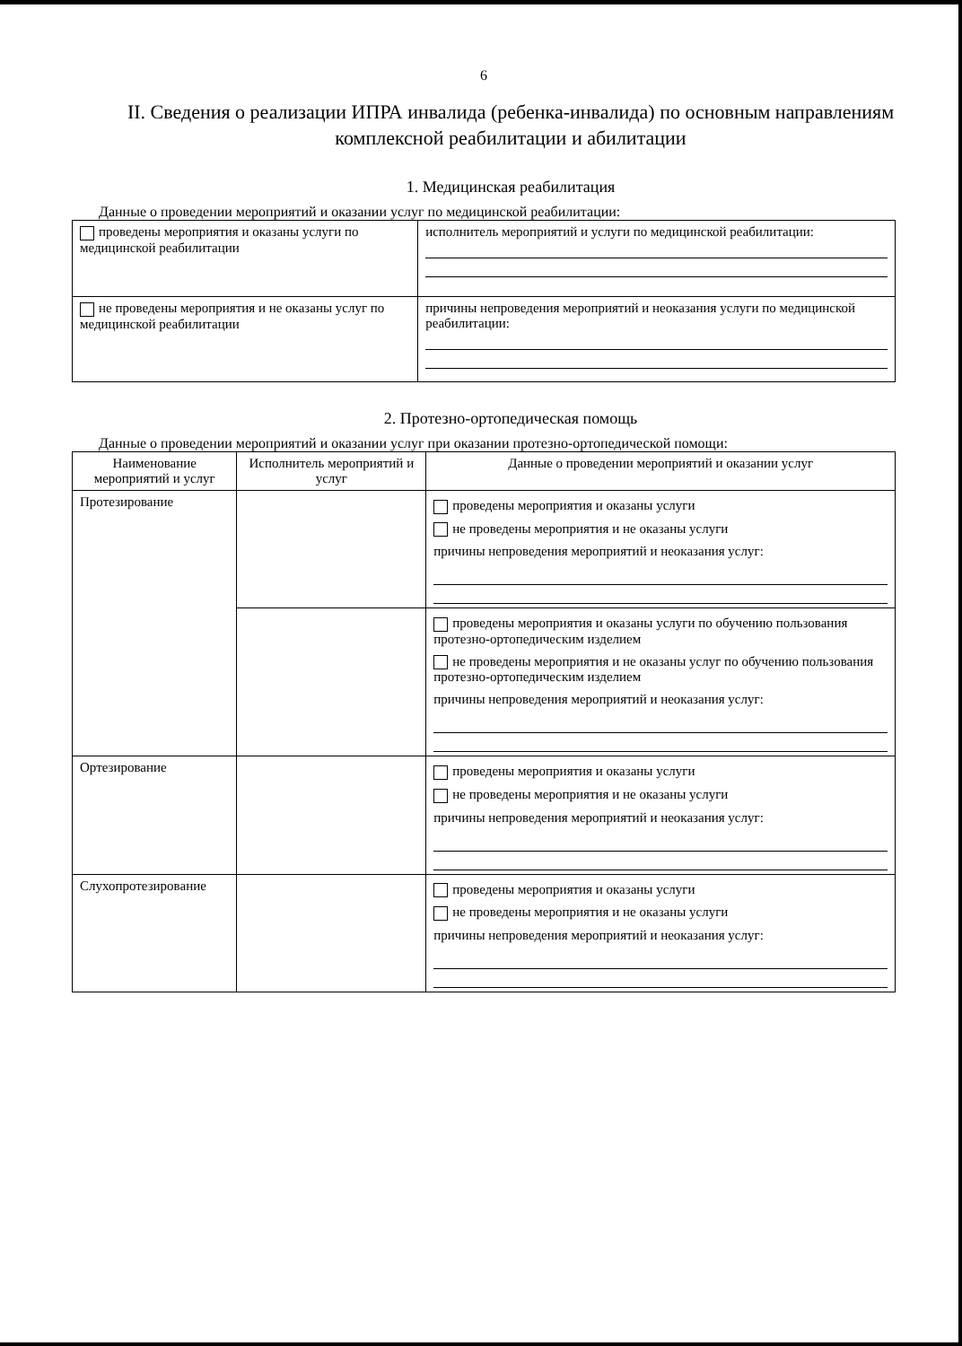6
II. Сведения о реализации ИПРА инвалида (ребенка-инвалида) по основным направлениям комплексной реабилитации и абилитации
1. Медицинская реабилитация
Данные о проведении мероприятий и оказании услуг по медицинской реабилитации:
| проведены мероприятия и оказаны услуги по медицинской реабилитации | исполнитель мероприятий и услуги по медицинской реабилитации: |
| не проведены мероприятия и не оказаны услуг по медицинской реабилитации | причины непроведения мероприятий и неоказания услуги по медицинской реабилитации: |
2. Протезно-ортопедическая помощь
Данные о проведении мероприятий и оказании услуг при оказании протезно-ортопедической помощи:
| Наименование мероприятий и услуг | Исполнитель мероприятий и услуг | Данные о проведении мероприятий и оказании услуг |
| --- | --- | --- |
| Протезирование | | проведены мероприятия и оказаны услуги не проведены мероприятия и не оказаны услуги причины непроведения мероприятий и неоказания услуг: |
| | | проведены мероприятия и оказаны услуги по обучению пользования протезно-ортопедическим изделием не проведены мероприятия и не оказаны услуг по обучению пользования протезно-ортопедическим изделием причины непроведения мероприятий и неоказания услуг: |
| Ортезирование | | проведены мероприятия и оказаны услуги не проведены мероприятия и не оказаны услуги причины непроведения мероприятий и неоказания услуг: |
| Слухопротезирование | | проведены мероприятия и оказаны услуги не проведены мероприятия и не оказаны услуги причины непроведения мероприятий и неоказания услуг: |